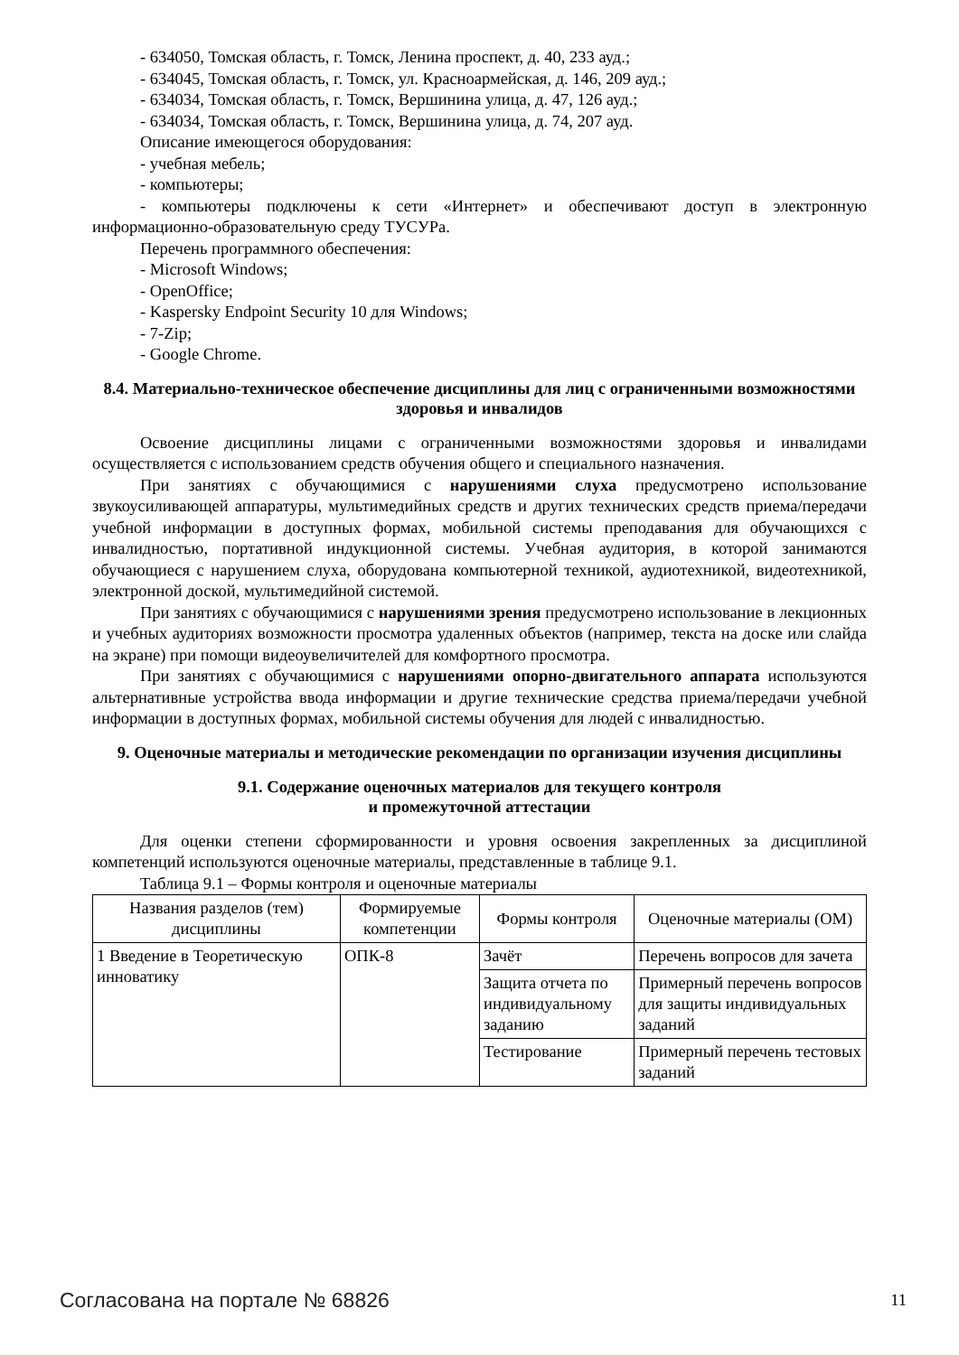- 634050, Томская область, г. Томск, Ленина проспект, д. 40, 233 ауд.;
- 634045, Томская область, г. Томск, ул. Красноармейская, д. 146, 209 ауд.;
- 634034, Томская область, г. Томск, Вершинина улица, д. 47, 126 ауд.;
- 634034, Томская область, г. Томск, Вершинина улица, д. 74, 207 ауд.
Описание имеющегося оборудования:
- учебная мебель;
- компьютеры;
- компьютеры подключены к сети «Интернет» и обеспечивают доступ в электронную информационно-образовательную среду ТУСУРа.
Перечень программного обеспечения:
- Microsoft Windows;
- OpenOffice;
- Kaspersky Endpoint Security 10 для Windows;
- 7-Zip;
- Google Chrome.
8.4. Материально-техническое обеспечение дисциплины для лиц с ограниченными возможностями здоровья и инвалидов
Освоение дисциплины лицами с ограниченными возможностями здоровья и инвалидами осуществляется с использованием средств обучения общего и специального назначения.
При занятиях с обучающимися с нарушениями слуха предусмотрено использование звукоусиливающей аппаратуры, мультимедийных средств и других технических средств приема/передачи учебной информации в доступных формах, мобильной системы преподавания для обучающихся с инвалидностью, портативной индукционной системы. Учебная аудитория, в которой занимаются обучающиеся с нарушением слуха, оборудована компьютерной техникой, аудиотехникой, видеотехникой, электронной доской, мультимедийной системой.
При занятиях с обучающимися с нарушениями зрения предусмотрено использование в лекционных и учебных аудиториях возможности просмотра удаленных объектов (например, текста на доске или слайда на экране) при помощи видеоувеличителей для комфортного просмотра.
При занятиях с обучающимися с нарушениями опорно-двигательного аппарата используются альтернативные устройства ввода информации и другие технические средства приема/передачи учебной информации в доступных формах, мобильной системы обучения для людей с инвалидностью.
9. Оценочные материалы и методические рекомендации по организации изучения дисциплины
9.1. Содержание оценочных материалов для текущего контроля
и промежуточной аттестации
Для оценки степени сформированности и уровня освоения закрепленных за дисциплиной компетенций используются оценочные материалы, представленные в таблице 9.1.
Таблица 9.1 – Формы контроля и оценочные материалы
| Названия разделов (тем) дисциплины | Формируемые компетенции | Формы контроля | Оценочные материалы (ОМ) |
| --- | --- | --- | --- |
| 1 Введение в Теоретическую инноватику | ОПК-8 | Зачёт | Перечень вопросов для зачета |
| | | Защита отчета по индивидуальному заданию | Примерный перечень вопросов для защиты индивидуальных заданий |
| | | Тестирование | Примерный перечень тестовых заданий |
Согласована на портале № 68826 11